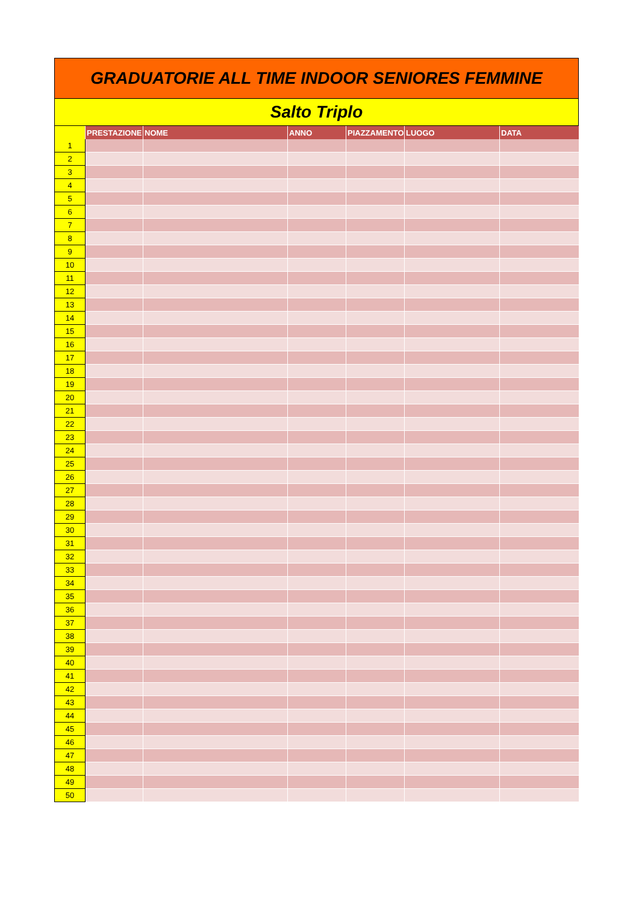GRADUATORIE ALL TIME INDOOR SENIORES FEMMINE
Salto Triplo
| | PRESTAZIONE | NOME | ANNO | PIAZZAMENTO | LUOGO | DATA |
| --- | --- | --- | --- | --- | --- | --- |
| 1 | | | | | | |
| 2 | | | | | | |
| 3 | | | | | | |
| 4 | | | | | | |
| 5 | | | | | | |
| 6 | | | | | | |
| 7 | | | | | | |
| 8 | | | | | | |
| 9 | | | | | | |
| 10 | | | | | | |
| 11 | | | | | | |
| 12 | | | | | | |
| 13 | | | | | | |
| 14 | | | | | | |
| 15 | | | | | | |
| 16 | | | | | | |
| 17 | | | | | | |
| 18 | | | | | | |
| 19 | | | | | | |
| 20 | | | | | | |
| 21 | | | | | | |
| 22 | | | | | | |
| 23 | | | | | | |
| 24 | | | | | | |
| 25 | | | | | | |
| 26 | | | | | | |
| 27 | | | | | | |
| 28 | | | | | | |
| 29 | | | | | | |
| 30 | | | | | | |
| 31 | | | | | | |
| 32 | | | | | | |
| 33 | | | | | | |
| 34 | | | | | | |
| 35 | | | | | | |
| 36 | | | | | | |
| 37 | | | | | | |
| 38 | | | | | | |
| 39 | | | | | | |
| 40 | | | | | | |
| 41 | | | | | | |
| 42 | | | | | | |
| 43 | | | | | | |
| 44 | | | | | | |
| 45 | | | | | | |
| 46 | | | | | | |
| 47 | | | | | | |
| 48 | | | | | | |
| 49 | | | | | | |
| 50 | | | | | | |